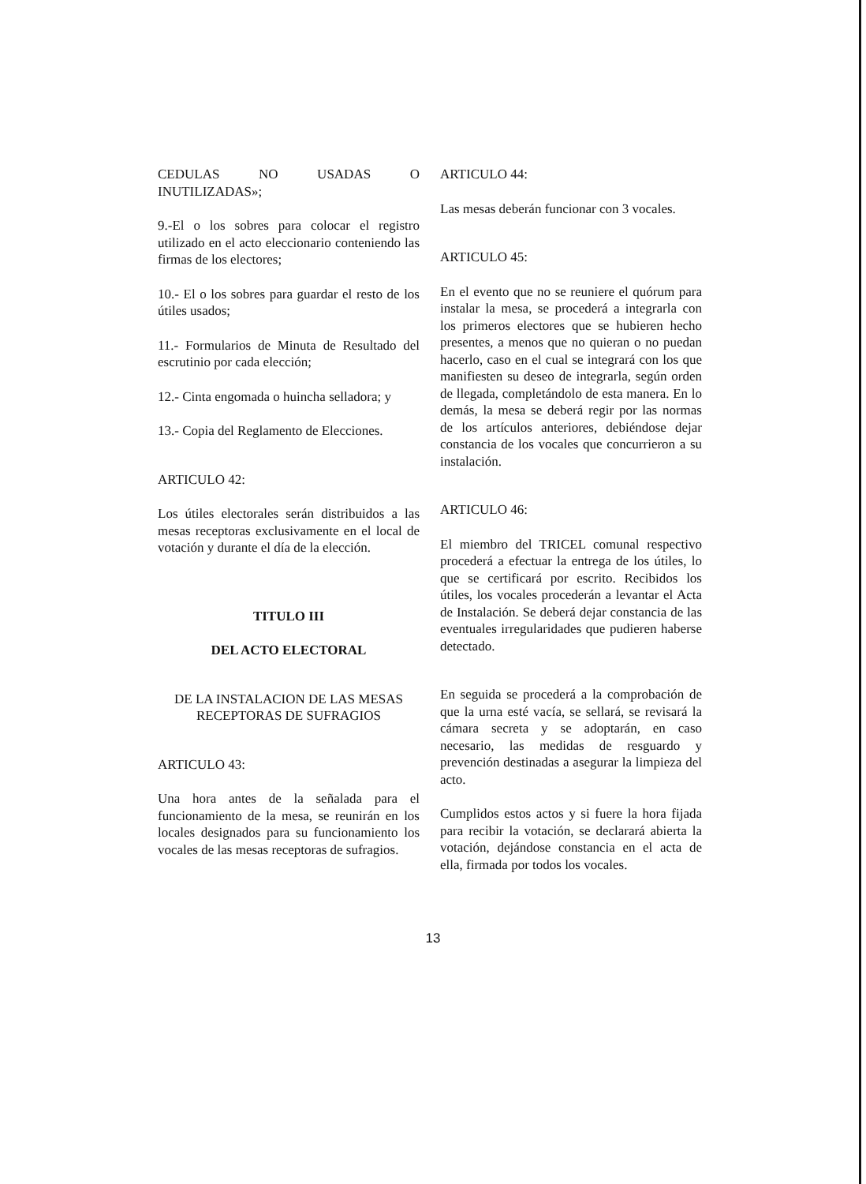CEDULAS NO USADAS O INUTILIZADAS»;
9.-El o los sobres para colocar el registro utilizado en el acto eleccionario conteniendo las firmas de los electores;
10.- El o los sobres para guardar el resto de los útiles usados;
11.- Formularios de Minuta de Resultado del escrutinio por cada elección;
12.- Cinta engomada o huincha selladora; y
13.- Copia del Reglamento de Elecciones.
ARTICULO 42:
Los útiles electorales serán distribuidos a las mesas receptoras exclusivamente en el local de votación y durante el día de la elección.
TITULO III
DEL ACTO ELECTORAL
DE LA INSTALACION DE LAS MESAS RECEPTORAS DE SUFRAGIOS
ARTICULO 43:
Una hora antes de la señalada para el funcionamiento de la mesa, se reunirán en los locales designados para su funcionamiento los vocales de las mesas receptoras de sufragios.
ARTICULO 44:
Las mesas deberán funcionar con 3 vocales.
ARTICULO 45:
En el evento que no se reuniere el quórum para instalar la mesa, se procederá a integrarla con los primeros electores que se hubieren hecho presentes, a menos que no quieran o no puedan hacerlo, caso en el cual se integrará con los que manifiesten su deseo de integrarla, según orden de llegada, completándolo de esta manera. En lo demás, la mesa se deberá regir por las normas de los artículos anteriores, debiéndose dejar constancia de los vocales que concurrieron a su instalación.
ARTICULO 46:
El miembro del TRICEL comunal respectivo procederá a efectuar la entrega de los útiles, lo que se certificará por escrito. Recibidos los útiles, los vocales procederán a levantar el Acta de Instalación. Se deberá dejar constancia de las eventuales irregularidades que pudieren haberse detectado.
En seguida se procederá a la comprobación de que la urna esté vacía, se sellará, se revisará la cámara secreta y se adoptarán, en caso necesario, las medidas de resguardo y prevención destinadas a asegurar la limpieza del acto.
Cumplidos estos actos y si fuere la hora fijada para recibir la votación, se declarará abierta la votación, dejándose constancia en el acta de ella, firmada por todos los vocales.
13